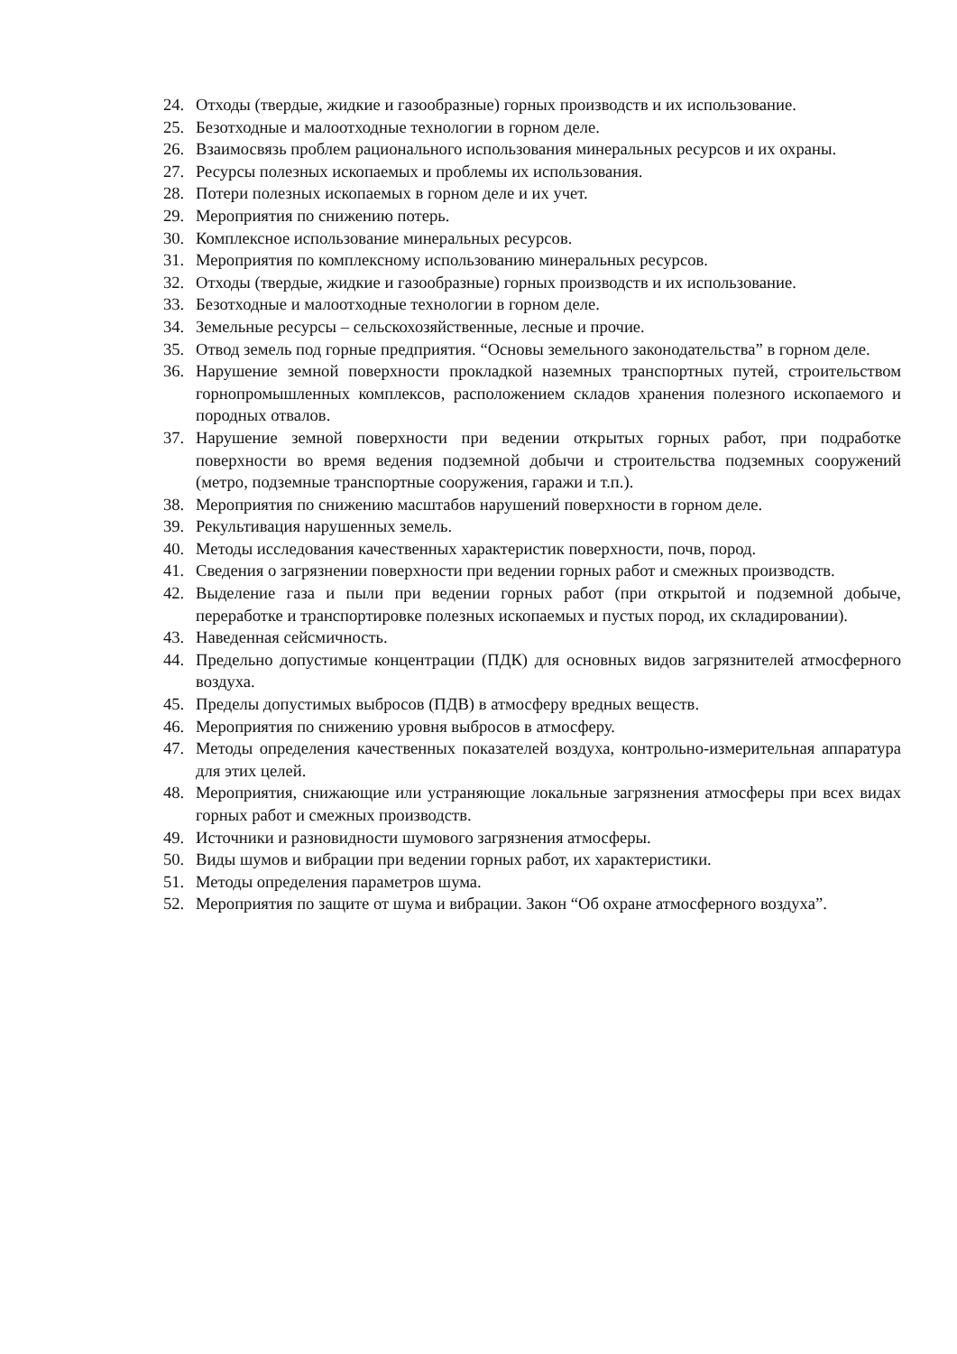24. Отходы (твердые, жидкие и газообразные) горных производств и их использование.
25. Безотходные и малоотходные технологии в горном деле.
26. Взаимосвязь проблем рационального использования минеральных ресурсов и их охраны.
27. Ресурсы полезных ископаемых и проблемы их использования.
28. Потери полезных ископаемых в горном деле и их учет.
29. Мероприятия по снижению потерь.
30. Комплексное использование минеральных ресурсов.
31. Мероприятия по комплексному использованию минеральных ресурсов.
32. Отходы (твердые, жидкие и газообразные) горных производств и их использование.
33. Безотходные и малоотходные технологии в горном деле.
34. Земельные ресурсы – сельскохозяйственные, лесные и прочие.
35. Отвод земель под горные предприятия. “Основы земельного законодательства” в горном деле.
36. Нарушение земной поверхности прокладкой наземных транспортных путей, строительством горнопромышленных комплексов, расположением складов хранения полезного ископаемого и породных отвалов.
37. Нарушение земной поверхности при ведении открытых горных работ, при подработке поверхности во время ведения подземной добычи и строительства подземных сооружений (метро, подземные транспортные сооружения, гаражи и т.п.).
38. Мероприятия по снижению масштабов нарушений поверхности в горном деле.
39. Рекультивация нарушенных земель.
40. Методы исследования качественных характеристик поверхности, почв, пород.
41. Сведения о загрязнении поверхности при ведении горных работ и смежных производств.
42. Выделение газа и пыли при ведении горных работ (при открытой и подземной добыче, переработке и транспортировке полезных ископаемых и пустых пород, их складировании).
43. Наведенная сейсмичность.
44. Предельно допустимые концентрации (ПДК) для основных видов загрязнителей атмосферного воздуха.
45. Пределы допустимых выбросов (ПДВ) в атмосферу вредных веществ.
46. Мероприятия по снижению уровня выбросов в атмосферу.
47. Методы определения качественных показателей воздуха, контрольно-измерительная аппаратура для этих целей.
48. Мероприятия, снижающие или устраняющие локальные загрязнения атмосферы при всех видах горных работ и смежных производств.
49. Источники и разновидности шумового загрязнения атмосферы.
50. Виды шумов и вибрации при ведении горных работ, их характеристики.
51. Методы определения параметров шума.
52. Мероприятия по защите от шума и вибрации. Закон “Об охране атмосферного воздуха”.